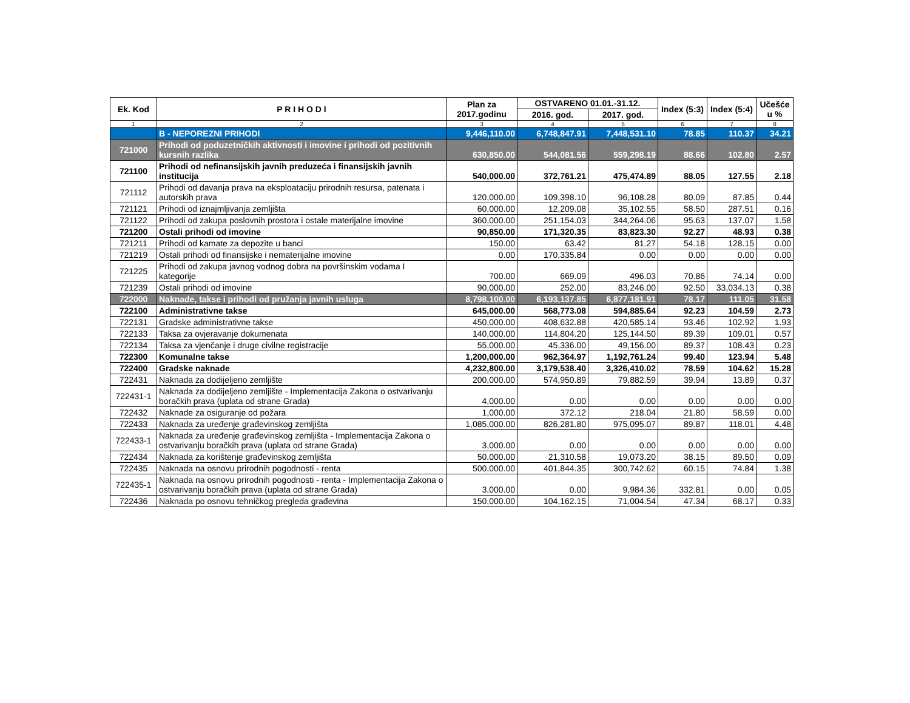| Ek. Kod | P R I H O D I | Plan za 2017.godinu | OSTVARENO 01.01.-31.12. | | Index (5:3) | Index (5:4) | Učešće u % |
| --- | --- | --- | --- | --- | --- | --- | --- |
| | | | 2016. god. | 2017. god. | | | |
| 1 | 2 | 3 | 4 | 5 | 6 | 7 | 8 |
| | B - NEPOREZNI PRIHODI | 9,446,110.00 | 6,748,847.91 | 7,448,531.10 | 78.85 | 110.37 | 34.21 |
| 721000 | Prihodi od poduzetničkih aktivnosti i imovine i prihodi od pozitivnih kursnih razlika | 630,850.00 | 544,081.56 | 559,298.19 | 88.66 | 102.80 | 2.57 |
| 721100 | Prihodi od nefinansijskih javnih preduzeća i finansijskih javnih institucija | 540,000.00 | 372,761.21 | 475,474.89 | 88.05 | 127.55 | 2.18 |
| 721112 | Prihodi od davanja prava na eksploataciju prirodnih resursa, patenata i autorskih prava | 120,000.00 | 109,398.10 | 96,108.28 | 80.09 | 87.85 | 0.44 |
| 721121 | Prihodi od iznajmljivanja zemljišta | 60,000.00 | 12,209.08 | 35,102.55 | 58.50 | 287.51 | 0.16 |
| 721122 | Prihodi od zakupa poslovnih prostora i ostale materijalne imovine | 360,000.00 | 251,154.03 | 344,264.06 | 95.63 | 137.07 | 1.58 |
| 721200 | Ostali prihodi od imovine | 90,850.00 | 171,320.35 | 83,823.30 | 92.27 | 48.93 | 0.38 |
| 721211 | Prihodi od kamate za depozite u banci | 150.00 | 63.42 | 81.27 | 54.18 | 128.15 | 0.00 |
| 721219 | Ostali prihodi od finansijske i nematerijalne imovine | 0.00 | 170,335.84 | 0.00 | 0.00 | 0.00 | 0.00 |
| 721225 | Prihodi od zakupa javnog vodnog dobra na površinskim vodama I kategorije | 700.00 | 669.09 | 496.03 | 70.86 | 74.14 | 0.00 |
| 721239 | Ostali prihodi od imovine | 90,000.00 | 252.00 | 83,246.00 | 92.50 | 33,034.13 | 0.38 |
| 722000 | Naknade, takse i prihodi od pružanja javnih usluga | 8,798,100.00 | 6,193,137.85 | 6,877,181.91 | 78.17 | 111.05 | 31.58 |
| 722100 | Administrativne takse | 645,000.00 | 568,773.08 | 594,885.64 | 92.23 | 104.59 | 2.73 |
| 722131 | Gradske administrativne takse | 450,000.00 | 408,632.88 | 420,585.14 | 93.46 | 102.92 | 1.93 |
| 722133 | Taksa za ovjeravanje dokumenata | 140,000.00 | 114,804.20 | 125,144.50 | 89.39 | 109.01 | 0.57 |
| 722134 | Taksa za vjenčanje i druge civilne registracije | 55,000.00 | 45,336.00 | 49,156.00 | 89.37 | 108.43 | 0.23 |
| 722300 | Komunalne takse | 1,200,000.00 | 962,364.97 | 1,192,761.24 | 99.40 | 123.94 | 5.48 |
| 722400 | Gradske naknade | 4,232,800.00 | 3,179,538.40 | 3,326,410.02 | 78.59 | 104.62 | 15.28 |
| 722431 | Naknada za dodijeljeno zemljište | 200,000.00 | 574,950.89 | 79,882.59 | 39.94 | 13.89 | 0.37 |
| 722431-1 | Naknada za dodijeljeno zemljište - Implementacija Zakona o ostvarivanju boračkih prava (uplata od strane Grada) | 4,000.00 | 0.00 | 0.00 | 0.00 | 0.00 | 0.00 |
| 722432 | Naknade za osiguranje od požara | 1,000.00 | 372.12 | 218.04 | 21.80 | 58.59 | 0.00 |
| 722433 | Naknada za uređenje građevinskog zemljišta | 1,085,000.00 | 826,281.80 | 975,095.07 | 89.87 | 118.01 | 4.48 |
| 722433-1 | Naknada za uređenje građevinskog zemljišta - Implementacija Zakona o ostvarivanju boračkih prava (uplata od strane Grada) | 3,000.00 | 0.00 | 0.00 | 0.00 | 0.00 | 0.00 |
| 722434 | Naknada za korištenje građevinskog zemljišta | 50,000.00 | 21,310.58 | 19,073.20 | 38.15 | 89.50 | 0.09 |
| 722435 | Naknada na osnovu prirodnih pogodnosti - renta | 500,000.00 | 401,844.35 | 300,742.62 | 60.15 | 74.84 | 1.38 |
| 722435-1 | Naknada na osnovu prirodnih pogodnosti - renta - Implementacija Zakona o ostvarivanju boračkih prava (uplata od strane Grada) | 3,000.00 | 0.00 | 9,984.36 | 332.81 | 0.00 | 0.05 |
| 722436 | Naknada po osnovu tehničkog pregleda građevina | 150,000.00 | 104,162.15 | 71,004.54 | 47.34 | 68.17 | 0.33 |